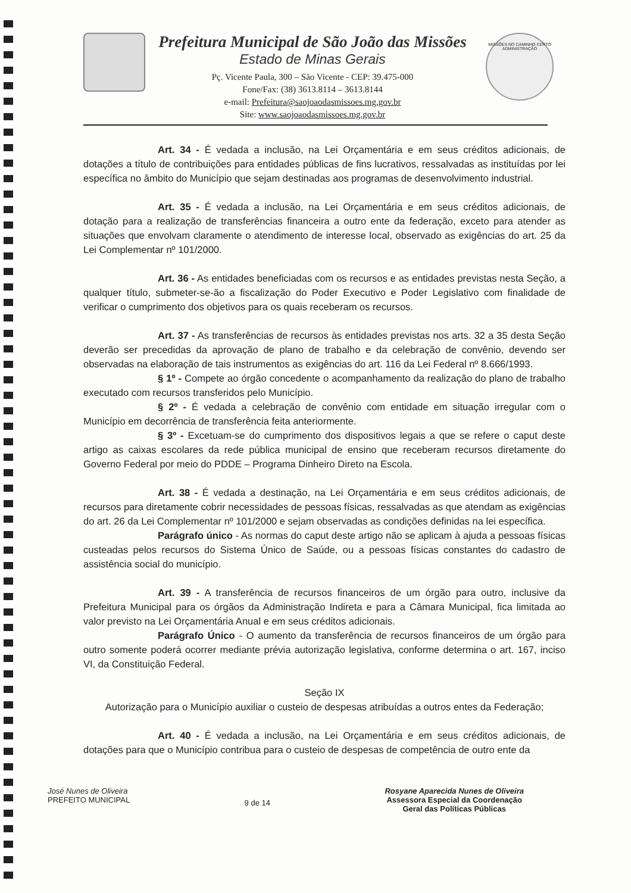Prefeitura Municipal de São João das Missões
Estado de Minas Gerais
Pç. Vicente Paula, 300 – São Vicente - CEP: 39.475-000
Fone/Fax: (38) 3613.8114 – 3613.8144
e-mail: Prefeitura@saojoaodasmissoes.mg.gov.br
Site: www.saojoaodasmissoes.mg.gov.br
MISSÕES NO CAMINHO CERTO
ADMINISTRAÇÃO
Art. 34 - É vedada a inclusão, na Lei Orçamentária e em seus créditos adicionais, de dotações a título de contribuições para entidades públicas de fins lucrativos, ressalvadas as instituídas por lei específica no âmbito do Município que sejam destinadas aos programas de desenvolvimento industrial.
Art. 35 - É vedada a inclusão, na Lei Orçamentária e em seus créditos adicionais, de dotação para a realização de transferências financeira a outro ente da federação, exceto para atender as situações que envolvam claramente o atendimento de interesse local, observado as exigências do art. 25 da Lei Complementar nº 101/2000.
Art. 36 - As entidades beneficiadas com os recursos e as entidades previstas nesta Seção, a qualquer título, submeter-se-ão a fiscalização do Poder Executivo e Poder Legislativo com finalidade de verificar o cumprimento dos objetivos para os quais receberam os recursos.
Art. 37 - As transferências de recursos às entidades previstas nos arts. 32 a 35 desta Seção deverão ser precedidas da aprovação de plano de trabalho e da celebração de convênio, devendo ser observadas na elaboração de tais instrumentos as exigências do art. 116 da Lei Federal nº 8.666/1993.
§ 1º - Compete ao órgão concedente o acompanhamento da realização do plano de trabalho executado com recursos transferidos pelo Município.
§ 2º - É vedada a celebração de convênio com entidade em situação irregular com o Município em decorrência de transferência feita anteriormente.
§ 3º - Excetuam-se do cumprimento dos dispositivos legais a que se refere o caput deste artigo as caixas escolares da rede pública municipal de ensino que receberam recursos diretamente do Governo Federal por meio do PDDE – Programa Dinheiro Direto na Escola.
Art. 38 - É vedada a destinação, na Lei Orçamentária e em seus créditos adicionais, de recursos para diretamente cobrir necessidades de pessoas físicas, ressalvadas as que atendam as exigências do art. 26 da Lei Complementar nº 101/2000 e sejam observadas as condições definidas na lei específica.
Parágrafo único - As normas do caput deste artigo não se aplicam à ajuda a pessoas físicas custeadas pelos recursos do Sistema Único de Saúde, ou a pessoas físicas constantes do cadastro de assistência social do município.
Art. 39 - A transferência de recursos financeiros de um órgão para outro, inclusive da Prefeitura Municipal para os órgãos da Administração Indireta e para a Câmara Municipal, fica limitada ao valor previsto na Lei Orçamentária Anual e em seus créditos adicionais.
Parágrafo Único - O aumento da transferência de recursos financeiros de um órgão para outro somente poderá ocorrer mediante prévia autorização legislativa, conforme determina o art. 167, inciso VI, da Constituição Federal.
Seção IX
Autorização para o Município auxiliar o custeio de despesas atribuídas a outros entes da Federação;
Art. 40 - É vedada a inclusão, na Lei Orçamentária e em seus créditos adicionais, de dotações para que o Município contribua para o custeio de despesas de competência de outro ente da
José Nunes de Oliveira
PREFEITO MUNICIPAL
9 de 14
Rosyane Aparecida Nunes de Oliveira
Assessora Especial da Coordenação
Geral das Políticas Públicas